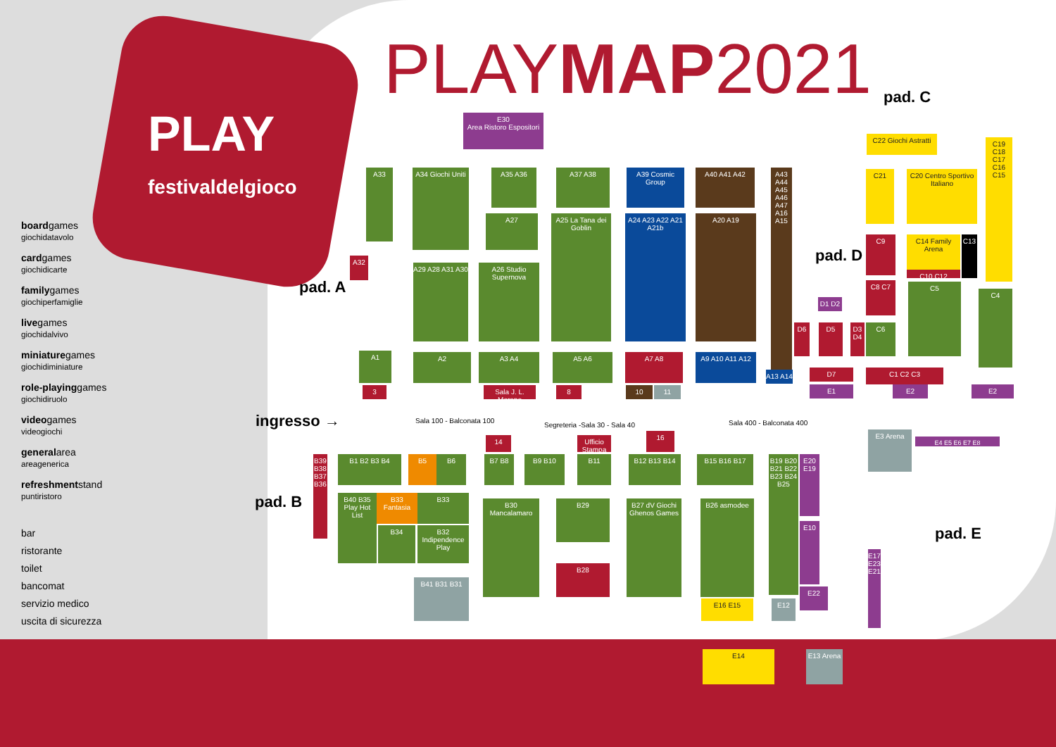PLAY
festivaldelgioco
PLAYMAP2021
boardgames
giochidatavolo
cardgames
giochidicarte
familygames
giochiperfamiglie
livegames
giochidalvivo
miniaturegames
giochidiminiature
role-playinggames
giochidiruolo
videogames
videogiochi
generalarea
areagenerica
refreshmentstand
puntiristoro
bar
ristorante
toilet
bancomat
servizio medico
uscita di sicurezza
pad. A
pad. B
pad. C
pad. D
pad. E
ingresso →
E30
Area Ristoro Espositori
A33
A34 Giochi Uniti
A35 A36 A37 A38
A39 Cosmic Group
A40 A41 A42
A43 A44 A45 A46 A47 A16 A15
A27
A25 La Tana dei Goblin
A24 A23 A22 A21 A21b
A20 A19
A32
A29 A28 A31 A30
A26 Studio Supernova
A1 A2 A3 A4 A5 A6 A7 A8 A9 A10 A11 A12
A13 A14
3
Sala J. L. Moreno
8 10 11
C22 Giochi Astratti
C21
C20 Centro Sportivo Italiano
C19 C18 C17 C16 C15
C14 Family Arena
C13
C10 C12
C9
C8 C7 C5
C4
C6
C1 C2 C3
D6 D5
D3 D4
D1 D2
D7
E1 E2 E2
E3 Arena
E4 E5 E6 E7 E8
E17 E23 E21
Sala 100 - Balconata 100
Segreteria -Sala 30 - Sala 40 Sala 400 - Balconata 400
14
Ufficio Stampa
16
B39 B38 B37 B36
B1 B2 B3 B4 B5 B6 B7 B8 B9 B10 B11 B12 B13 B14 B15 B16 B17
B19 B20 B21 B22 B23 B24 B25
E20 E19
E10
E22
B40 B35 Play Hot List
B33 Fantasia
B33
B34
B32 Indipendence Play
B30 Mancalamaro
B29
B28
B27 dV Giochi Ghenos Games
B26 asmodee
B41 B31 B31
E16 E15 E12
E14
E13 Arena